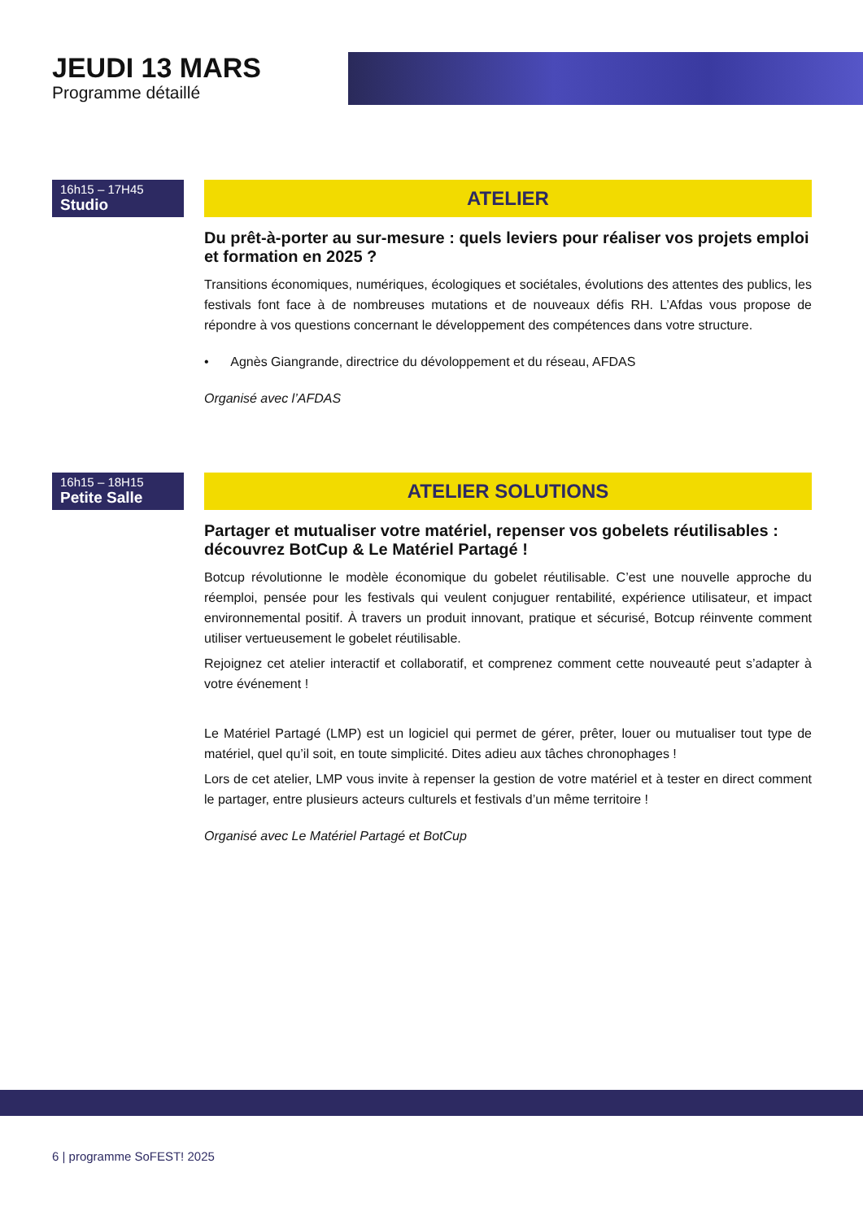JEUDI 13 MARS
Programme détaillé
16h15 – 17H45
Studio
ATELIER
Du prêt-à-porter au sur-mesure : quels leviers pour réaliser vos projets emploi et formation en 2025 ?
Transitions économiques, numériques, écologiques et sociétales, évolutions des attentes des publics, les festivals font face à de nombreuses mutations et de nouveaux défis RH. L’Afdas vous propose de répondre à vos questions concernant le développement des compétences dans votre structure.
• Agnès Giangrande, directrice du dévoloppement et du réseau, AFDAS
Organisé avec l’AFDAS
16h15 – 18H15
Petite Salle
ATELIER SOLUTIONS
Partager et mutualiser votre matériel, repenser vos gobelets réutilisables : découvrez BotCup & Le Matériel Partagé !
Botcup révolutionne le modèle économique du gobelet réutilisable. C’est une nouvelle approche du réemploi, pensée pour les festivals qui veulent conjuguer rentabilité, expérience utilisateur, et impact environnemental positif. À travers un produit innovant, pratique et sécurisé, Botcup réinvente comment utiliser vertueusement le gobelet réutilisable.
Rejoignez cet atelier interactif et collaboratif, et comprenez comment cette nouveauté peut s’adapter à votre événement !
Le Matériel Partagé (LMP) est un logiciel qui permet de gérer, prêter, louer ou mutualiser tout type de matériel, quel qu’il soit, en toute simplicité. Dites adieu aux tâches chronophages !
Lors de cet atelier, LMP vous invite à repenser la gestion de votre matériel et à tester en direct comment le partager, entre plusieurs acteurs culturels et festivals d’un même territoire !
Organisé avec Le Matériel Partagé et BotCup
6 | programme SoFEST! 2025